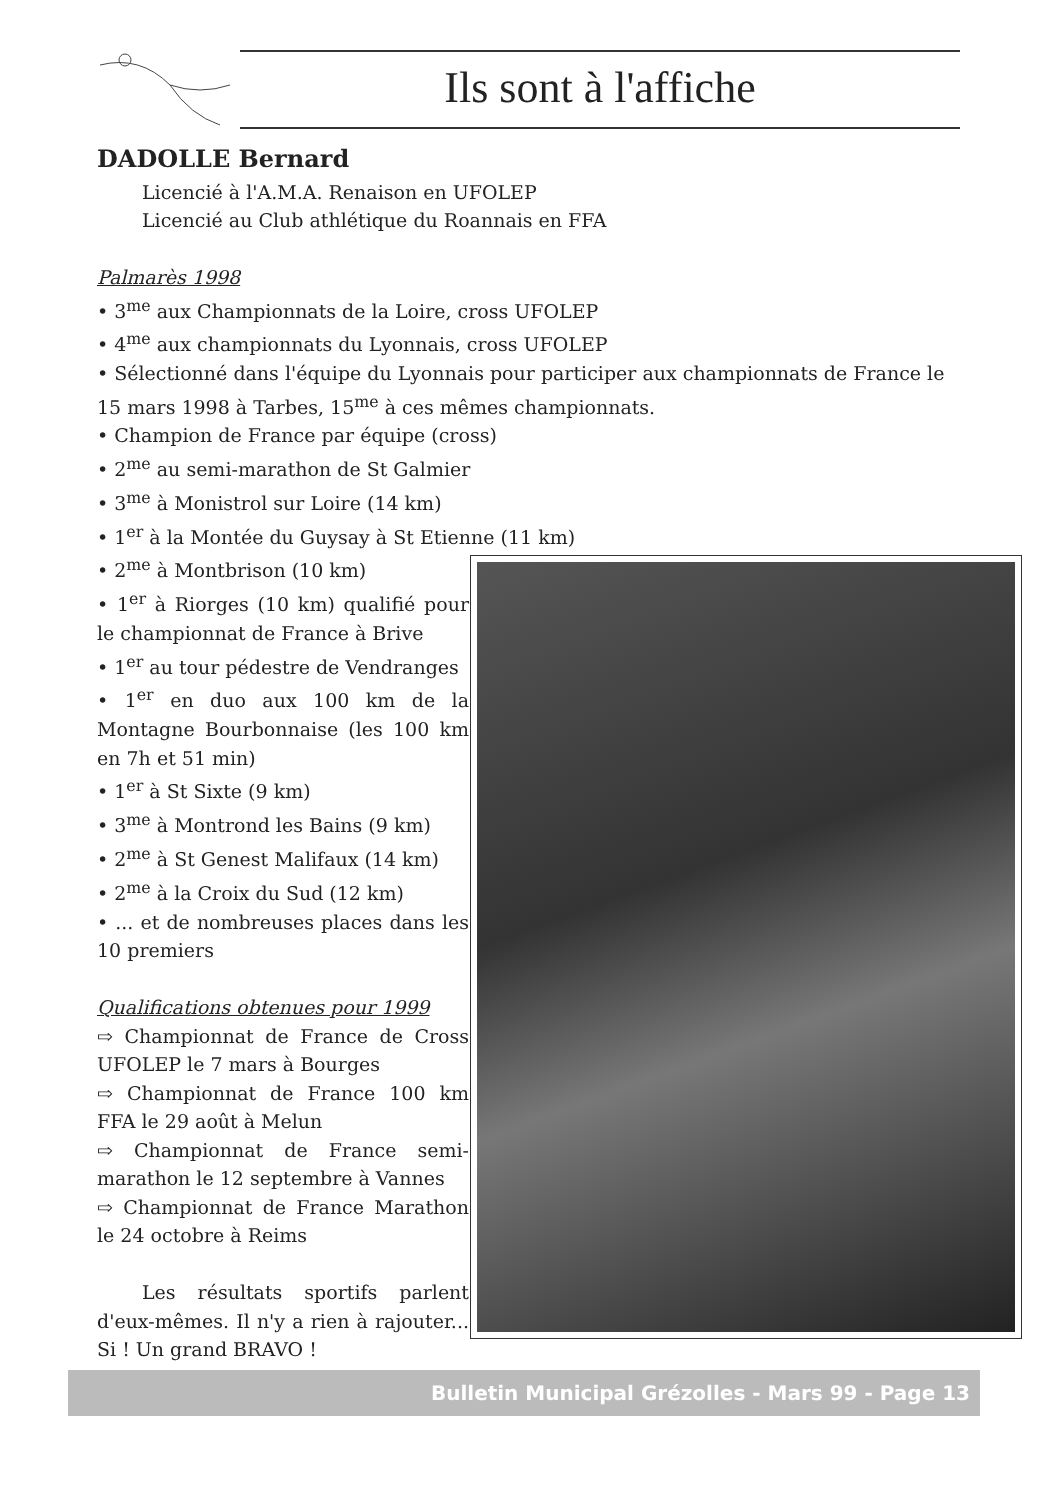Ils sont à l'affiche
DADOLLE Bernard
Licencié à l'A.M.A. Renaison en UFOLEP
Licencié au Club athlétique du Roannais en FFA
Palmarès 1998
• 3<sup>me</sup> aux Championnats de la Loire, cross UFOLEP
• 4<sup>me</sup> aux championnats du Lyonnais, cross UFOLEP
• Sélectionné dans l'équipe du Lyonnais pour participer aux championnats de France le 15 mars 1998 à Tarbes, 15<sup>me</sup> à ces mêmes championnats.
• Champion de France par équipe (cross)
• 2<sup>me</sup> au semi-marathon de St Galmier
• 3<sup>me</sup> à Monistrol sur Loire (14 km)
• 1<sup>er</sup> à la Montée du Guysay à St Etienne (11 km)
• 2<sup>me</sup> à Montbrison (10 km)
• 1<sup>er</sup> à Riorges (10 km) qualifié pour le championnat de France à Brive
• 1<sup>er</sup> au tour pédestre de Vendranges
• 1<sup>er</sup> en duo aux 100 km de la Montagne Bourbonnaise (les 100 km en 7h et 51 min)
• 1<sup>er</sup> à St Sixte (9 km)
• 3<sup>me</sup> à Montrond les Bains (9 km)
• 2<sup>me</sup> à St Genest Malifaux (14 km)
• 2<sup>me</sup> à la Croix du Sud (12 km)
• ... et de nombreuses places dans les 10 premiers
Qualifications obtenues pour 1999
⇨ Championnat de France de Cross UFOLEP le 7 mars à Bourges
⇨ Championnat de France 100 km FFA le 29 août à Melun
⇨ Championnat de France semi-marathon le 12 septembre à Vannes
⇨ Championnat de France Marathon le 24 octobre à Reims
Les résultats sportifs parlent d'eux-mêmes. Il n'y a rien à rajouter... Si ! Un grand BRAVO !
Bulletin Municipal Grézolles - Mars 99 - Page 13